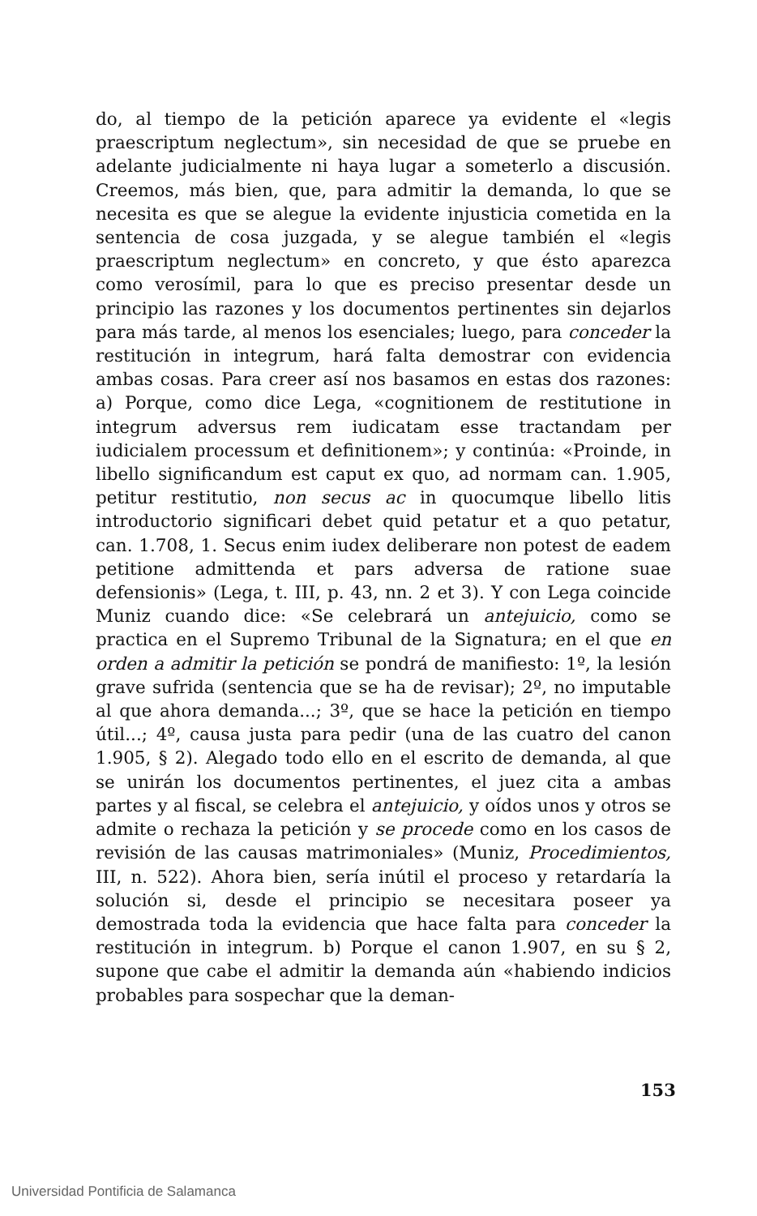do, al tiempo de la petición aparece ya evidente el «legis praescriptum neglectum», sin necesidad de que se pruebe en adelante judicialmente ni haya lugar a someterlo a discusión. Creemos, más bien, que, para admitir la demanda, lo que se necesita es que se alegue la evidente injusticia cometida en la sentencia de cosa juzgada, y se alegue también el «legis praescriptum neglectum» en concreto, y que ésto aparezca como verosímil, para lo que es preciso presentar desde un principio las razones y los documentos pertinentes sin dejarlos para más tarde, al menos los esenciales; luego, para conceder la restitución in integrum, hará falta demostrar con evidencia ambas cosas. Para creer así nos basamos en estas dos razones: a) Porque, como dice Lega, «cognitionem de restitutione in integrum adversus rem iudicatam esse tractandam per iudicialem processum et definitionem»; y continúa: «Proinde, in libello significandum est caput ex quo, ad normam can. 1.905, petitur restitutio, non secus ac in quocumque libello litis introductorio significari debet quid petatur et a quo petatur, can. 1.708, 1. Secus enim iudex deliberare non potest de eadem petitione admittenda et pars adversa de ratione suae defensionis» (Lega, t. III, p. 43, nn. 2 et 3). Y con Lega coincide Muniz cuando dice: «Se celebrará un antejuicio, como se practica en el Supremo Tribunal de la Signatura; en el que en orden a admitir la petición se pondrá de manifiesto: 1º, la lesión grave sufrida (sentencia que se ha de revisar); 2º, no imputable al que ahora demanda...; 3º, que se hace la petición en tiempo útil...; 4º, causa justa para pedir (una de las cuatro del canon 1.905, § 2). Alegado todo ello en el escrito de demanda, al que se unirán los documentos pertinentes, el juez cita a ambas partes y al fiscal, se celebra el antejuicio, y oídos unos y otros se admite o rechaza la petición y se procede como en los casos de revisión de las causas matrimoniales» (Muniz, Procedimientos, III, n. 522). Ahora bien, sería inútil el proceso y retardaría la solución si, desde el principio se necesitara poseer ya demostrada toda la evidencia que hace falta para conceder la restitución in integrum. b) Porque el canon 1.907, en su § 2, supone que cabe el admitir la demanda aún «habiendo indicios probables para sospechar que la deman-
153
Universidad Pontificia de Salamanca